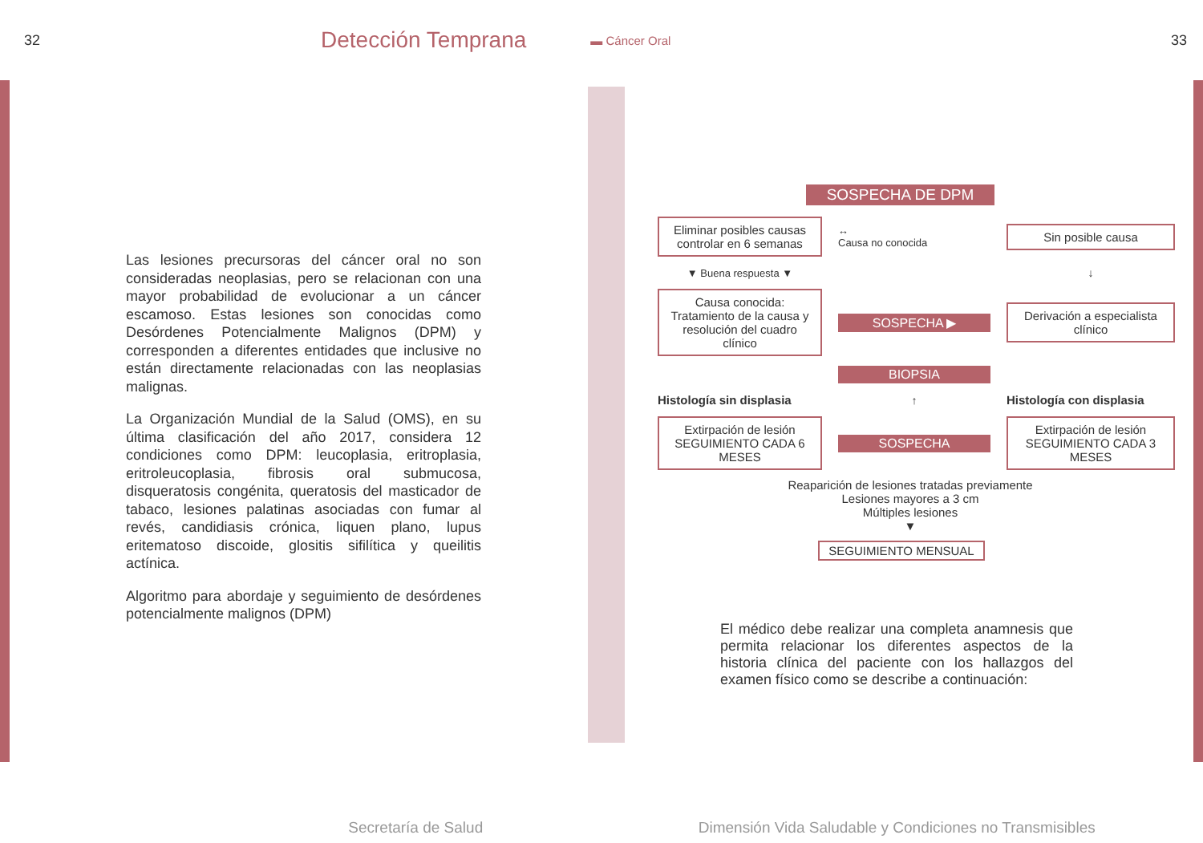32 Detección Temprana ▬ Cáncer Oral 33
Las lesiones precursoras del cáncer oral no son consideradas neoplasias, pero se relacionan con una mayor probabilidad de evolucionar a un cáncer escamoso. Estas lesiones son conocidas como Desórdenes Potencialmente Malignos (DPM) y corresponden a diferentes entidades que inclusive no están directamente relacionadas con las neoplasias malignas.
La Organización Mundial de la Salud (OMS), en su última clasificación del año 2017, considera 12 condiciones como DPM: leucoplasia, eritroplasia, eritroleucoplasia, fibrosis oral submucosa, disqueratosis congénita, queratosis del masticador de tabaco, lesiones palatinas asociadas con fumar al revés, candidiasis crónica, liquen plano, lupus eritematoso discoide, glositis sifilítica y queilitis actínica.
Algoritmo para abordaje y seguimiento de desórdenes potencialmente malignos (DPM)
SOSPECHA DE DPM
Eliminar posibles causas controlar en 6 semanas
↔
Causa no conocida
Sin posible causa
▼ Buena respuesta ▼
↓
Causa conocida: Tratamiento de la causa y resolución del cuadro clínico
SOSPECHA ▶
Derivación a especialista clínico
BIOPSIA
Histología sin displasia
↑
Histología con displasia
Extirpación de lesión SEGUIMIENTO CADA 6 MESES
SOSPECHA
Extirpación de lesión SEGUIMIENTO CADA 3 MESES
Reaparición de lesiones tratadas previamente
Lesiones mayores a 3 cm
Múltiples lesiones
▼
SEGUIMIENTO MENSUAL
El médico debe realizar una completa anamnesis que permita relacionar los diferentes aspectos de la historia clínica del paciente con los hallazgos del examen físico como se describe a continuación:
Secretaría de Salud Dimensión Vida Saludable y Condiciones no Transmisibles